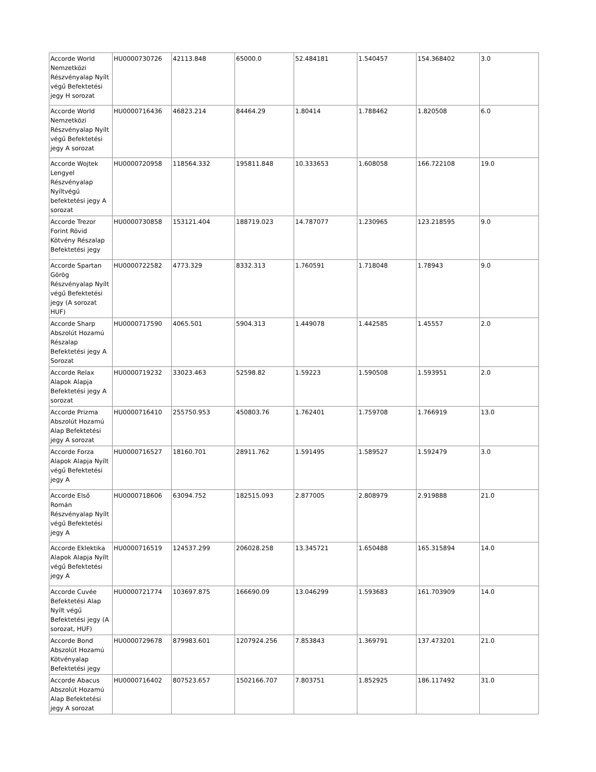| Accorde World Nemzetközi Részvényalap Nyílt végű Befektetési jegy H sorozat | HU0000730726 | 42113.848 | 65000.0 | 52.484181 | 1.540457 | 154.368402 | 3.0 |
| Accorde World Nemzetközi Részvényalap Nyílt végű Befektetési jegy A sorozat | HU0000716436 | 46823.214 | 84464.29 | 1.80414 | 1.788462 | 1.820508 | 6.0 |
| Accorde Wojtek Lengyel Részvényalap Nyíltvégű befektetési jegy A sorozat | HU0000720958 | 118564.332 | 195811.848 | 10.333653 | 1.608058 | 166.722108 | 19.0 |
| Accorde Trezor Forint Rövid Kötvény Részalap Befektetési jegy | HU0000730858 | 153121.404 | 188719.023 | 14.787077 | 1.230965 | 123.218595 | 9.0 |
| Accorde Spartan Görög Részvényalap Nyílt végű Befektetési jegy (A sorozat HUF) | HU0000722582 | 4773.329 | 8332.313 | 1.760591 | 1.718048 | 1.78943 | 9.0 |
| Accorde Sharp Abszolút Hozamú Részalap Befektetési jegy A Sorozat | HU0000717590 | 4065.501 | 5904.313 | 1.449078 | 1.442585 | 1.45557 | 2.0 |
| Accorde Relax Alapok Alapja Befektetési jegy A sorozat | HU0000719232 | 33023.463 | 52598.82 | 1.59223 | 1.590508 | 1.593951 | 2.0 |
| Accorde Prizma Abszolút Hozamú Alap Befektetési jegy A sorozat | HU0000716410 | 255750.953 | 450803.76 | 1.762401 | 1.759708 | 1.766919 | 13.0 |
| Accorde Forza Alapok Alapja Nyílt végű Befektetési jegy A | HU0000716527 | 18160.701 | 28911.762 | 1.591495 | 1.589527 | 1.592479 | 3.0 |
| Accorde Első Román Részvényalap Nyílt végű Befektetési jegy A | HU0000718606 | 63094.752 | 182515.093 | 2.877005 | 2.808979 | 2.919888 | 21.0 |
| Accorde Eklektika Alapok Alapja Nyílt végű Befektetési jegy A | HU0000716519 | 124537.299 | 206028.258 | 13.345721 | 1.650488 | 165.315894 | 14.0 |
| Accorde Cuvée Befektetési Alap Nyílt végű Befektetési jegy (A sorozat, HUF) | HU0000721774 | 103697.875 | 166690.09 | 13.046299 | 1.593683 | 161.703909 | 14.0 |
| Accorde Bond Abszolút Hozamú Kötvényalap Befektetési jegy | HU0000729678 | 879983.601 | 1207924.256 | 7.853843 | 1.369791 | 137.473201 | 21.0 |
| Accorde Abacus Abszolút Hozamú Alap Befektetési jegy A sorozat | HU0000716402 | 807523.657 | 1502166.707 | 7.803751 | 1.852925 | 186.117492 | 31.0 |